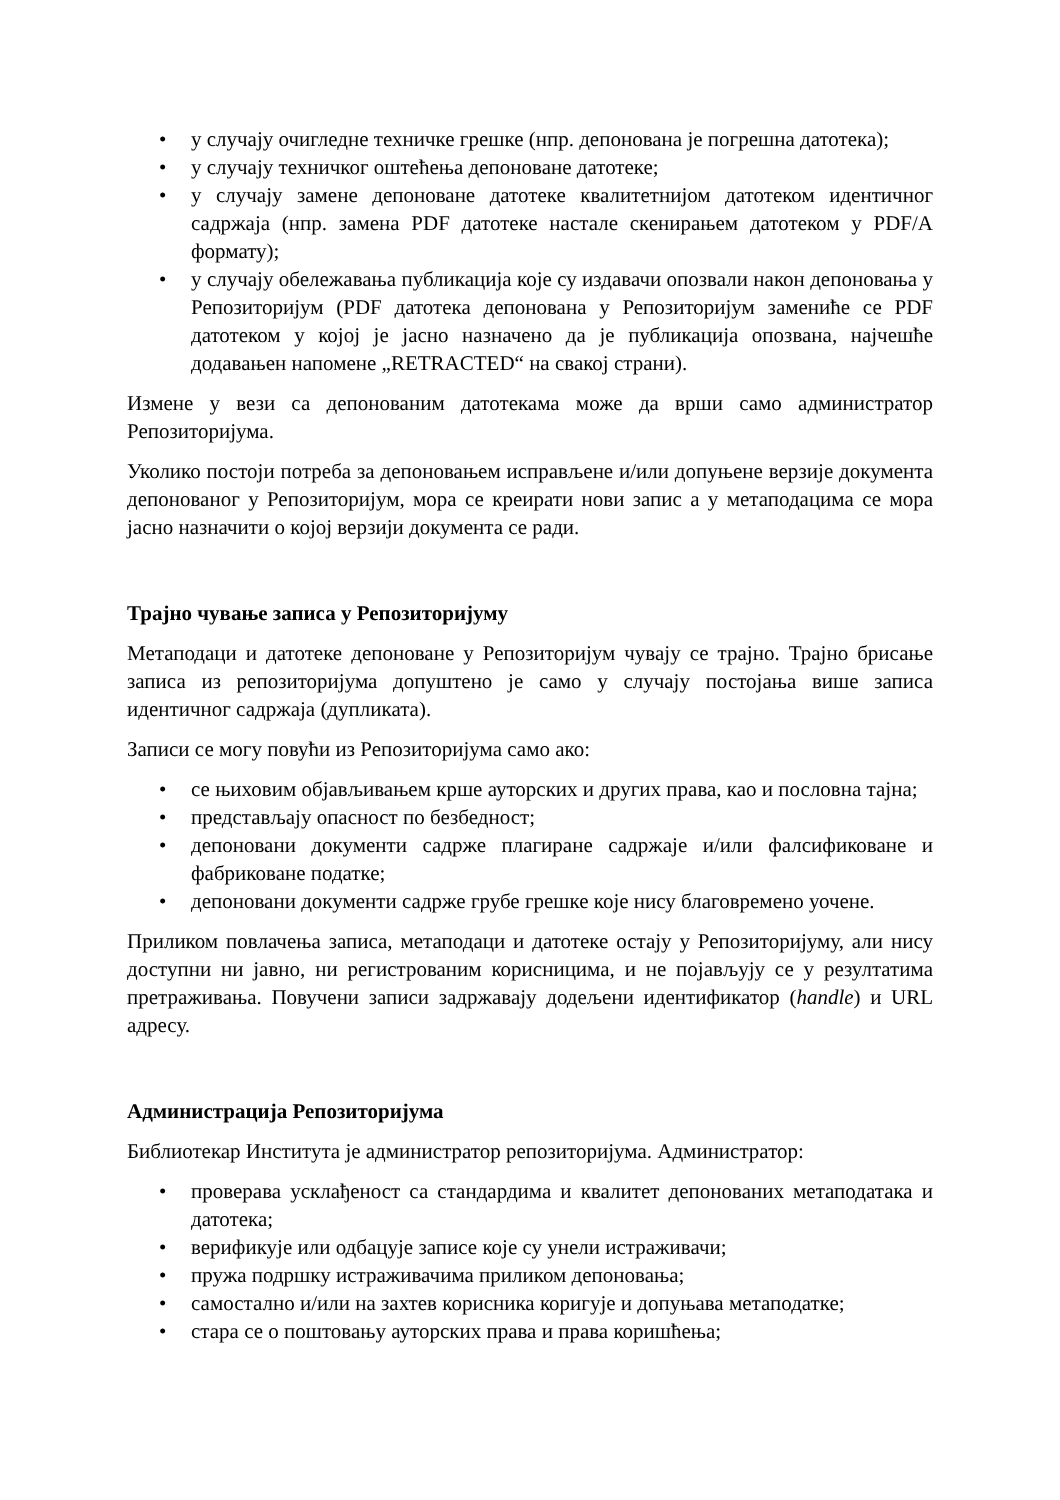• у случају очигледне техничке грешке (нпр. депонована је погрешна датотека);
• у случају техничког оштећења депоноване датотеке;
• у случају замене депоноване датотеке квалитетнијом датотеком идентичног садржаја (нпр. замена PDF датотеке настале скенирањем датотеком у PDF/A формату);
• у случају обележавања публикација које су издавачи опозвали након депоновања у Репозиторијум (PDF датотека депонована у Репозиторијум замениће се PDF датотеком у којој је јасно назначено да је публикација опозвана, најчешће додавањен напомене „RETRACTED“ на свакој страни).
Измене у вези са депонованим датотекама може да врши само администратор Репозиторијума.
Уколико постоји потреба за депоновањем исправљене и/или допуњене верзије документа депонованог у Репозиторијум, мора се креирати нови запис а у метаподацима се мора јасно назначити о којој верзији документа се ради.
Трајно чување записа у Репозиторијуму
Метаподаци и датотеке депоноване у Репозиторијум чувају се трајно. Трајно брисање записа из репозиторијума допуштено је само у случају постојања више записа идентичног садржаја (дупликата).
Записи се могу повући из Репозиторијума само ако:
• се њиховим објављивањем крше ауторских и других права, као и пословна тајна;
• представљају опасност по безбедност;
• депоновани документи садрже плагиране садржаје и/или фалсификоване и фабриковане податке;
• депоновани документи садрже грубе грешке које нису благовремено уочене.
Приликом повлачења записа, метаподаци и датотеке остају у Репозиторијуму, али нису доступни ни јавно, ни регистрованим корисницима, и не појављују се у резултатима претраживања. Повучени записи задржавају додељени идентификатор (handle) и URL адресу.
Администрација Репозиторијума
Библиотекар Института је администратор репозиторијума. Администратор:
• проверава усклађеност са стандардима и квалитет депонованих метаподатака и датотека;
• верификује или одбацује записе које су унели истраживачи;
• пружа подршку истраживачима приликом депоновања;
• самостално и/или на захтев корисника коригује и допуњава метаподатке;
• стара се о поштовању ауторских права и права коришћења;